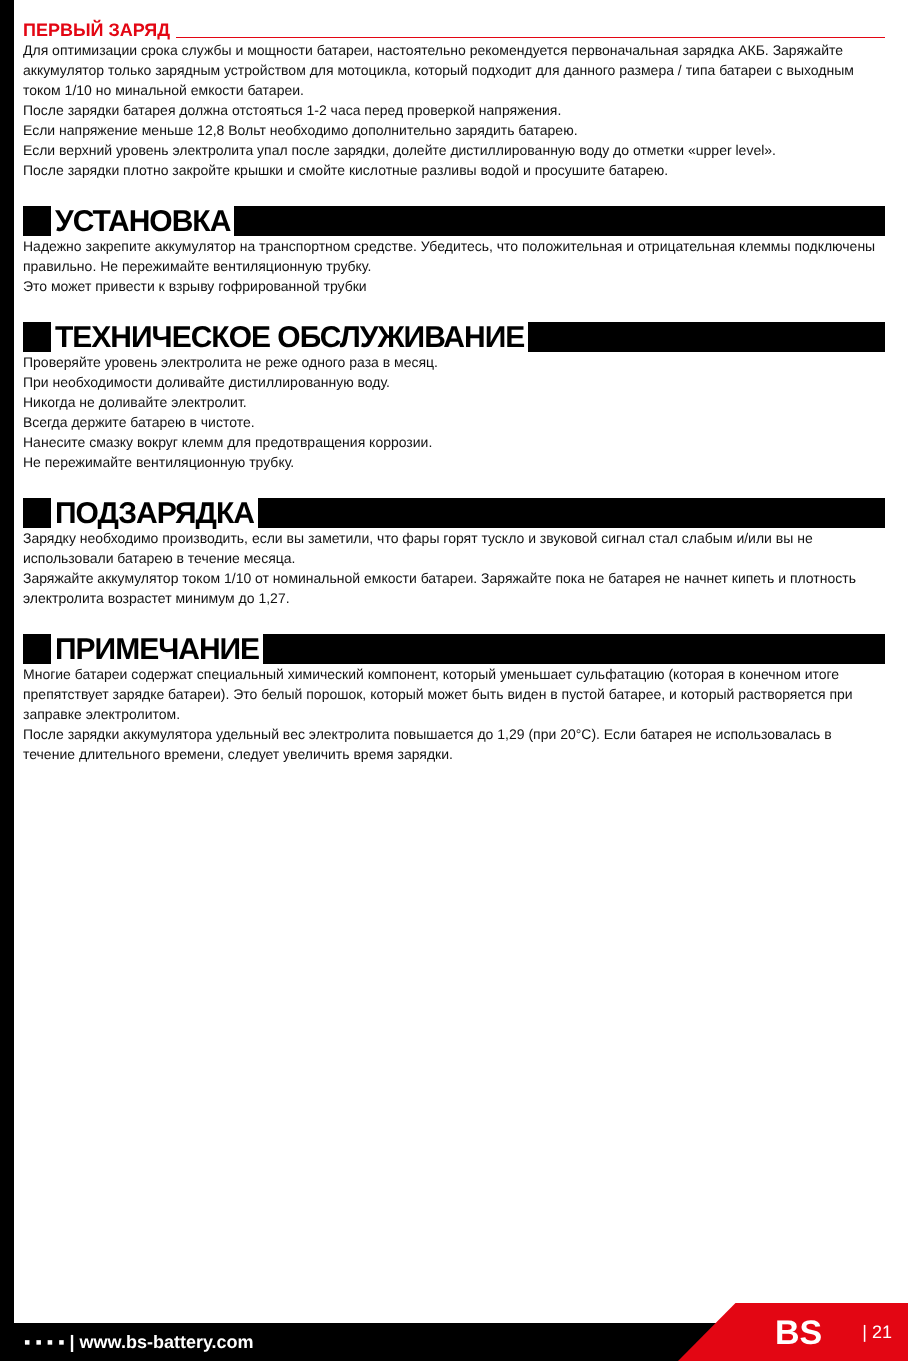ПЕРВЫЙ ЗАРЯД
Для оптимизации срока службы и мощности батареи, настоятельно рекомендуется первоначальная зарядка АКБ. Заряжайте аккумулятор только зарядным устройством для мотоцикла, который подходит для данного размера / типа батареи с выходным током 1/10 но минальной емкости батареи.
После зарядки батарея должна отстояться 1-2 часа перед проверкой напряжения.
Если напряжение меньше 12,8 Вольт необходимо дополнительно зарядить батарею.
Если верхний уровень электролита упал после зарядки, долейте дистиллированную воду до отметки «upper level».
После зарядки плотно закройте крышки и смойте кислотные разливы водой и просушите батарею.
УСТАНОВКА
Надежно закрепите аккумулятор на транспортном средстве. Убедитесь, что положительная и отрицательная клеммы подключены правильно. Не пережимайте вентиляционную трубку.
Это может привести к взрыву гофрированной трубки
ТЕХНИЧЕСКОЕ ОБСЛУЖИВАНИЕ
Проверяйте уровень электролита не реже одного раза в месяц.
При необходимости доливайте дистиллированную воду.
Никогда не доливайте электролит.
Всегда держите батарею в чистоте.
Нанесите смазку вокруг клемм для предотвращения коррозии.
Не пережимайте вентиляционную трубку.
ПОДЗАРЯДКА
Зарядку необходимо производить, если вы заметили, что фары горят тускло и звуковой сигнал стал слабым и/или вы не использовали батарею в течение месяца.
Заряжайте аккумулятор током 1/10 от номинальной емкости батареи. Заряжайте пока не батарея не начнет кипеть и плотность электролита возрастет минимум до 1,27.
ПРИМЕЧАНИЕ
Многие батареи содержат специальный химический компонент, который уменьшает сульфатацию (которая в конечном итоге препятствует зарядке батареи). Это белый порошок, который может быть виден в пустой батарее, и который растворяется при заправке электролитом.
После зарядки аккумулятора удельный вес электролита повышается до 1,29 (при 20°С). Если батарея не использовалась в течение длительного времени, следует увеличить время зарядки.
▪ ▪ ▪ ▪ | www.bs-battery.com BS | 21